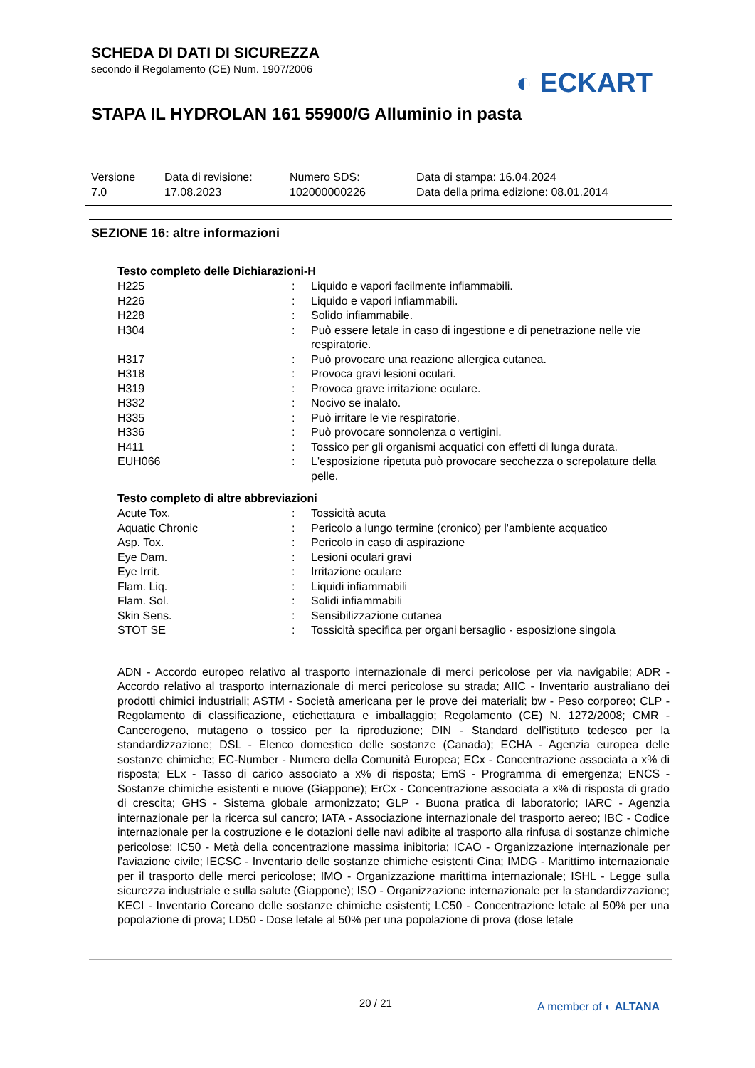SCHEDA DI DATI DI SICUREZZA
secondo il Regolamento (CE) Num. 1907/2006
STAPA IL HYDROLAN 161 55900/G Alluminio in pasta
◐ ECKART
| Versione 7.0 | Data di revisione: 17.08.2023 | Numero SDS: 102000000226 | Data di stampa: 16.04.2024 Data della prima edizione: 08.01.2014 |
SEZIONE 16: altre informazioni
Testo completo delle Dichiarazioni-H
| H225 | : | Liquido e vapori facilmente infiammabili. |
| H226 | : | Liquido e vapori infiammabili. |
| H228 | : | Solido infiammabile. |
| H304 | : | Può essere letale in caso di ingestione e di penetrazione nelle vie respiratorie. |
| H317 | : | Può provocare una reazione allergica cutanea. |
| H318 | : | Provoca gravi lesioni oculari. |
| H319 | : | Provoca grave irritazione oculare. |
| H332 | : | Nocivo se inalato. |
| H335 | : | Può irritare le vie respiratorie. |
| H336 | : | Può provocare sonnolenza o vertigini. |
| H411 | : | Tossico per gli organismi acquatici con effetti di lunga durata. |
| EUH066 | : | L'esposizione ripetuta può provocare secchezza o screpolature della pelle. |
Testo completo di altre abbreviazioni
| Acute Tox. | : | Tossicità acuta |
| Aquatic Chronic | : | Pericolo a lungo termine (cronico) per l'ambiente acquatico |
| Asp. Tox. | : | Pericolo in caso di aspirazione |
| Eye Dam. | : | Lesioni oculari gravi |
| Eye Irrit. | : | Irritazione oculare |
| Flam. Liq. | : | Liquidi infiammabili |
| Flam. Sol. | : | Solidi infiammabili |
| Skin Sens. | : | Sensibilizzazione cutanea |
| STOT SE | : | Tossicità specifica per organi bersaglio - esposizione singola |
ADN - Accordo europeo relativo al trasporto internazionale di merci pericolose per via navigabile; ADR - Accordo relativo al trasporto internazionale di merci pericolose su strada; AIIC - Inventario australiano dei prodotti chimici industriali; ASTM - Società americana per le prove dei materiali; bw - Peso corporeo; CLP - Regolamento di classificazione, etichettatura e imballaggio; Regolamento (CE) N. 1272/2008; CMR - Cancerogeno, mutageno o tossico per la riproduzione; DIN - Standard dell'istituto tedesco per la standardizzazione; DSL - Elenco domestico delle sostanze (Canada); ECHA - Agenzia europea delle sostanze chimiche; EC-Number - Numero della Comunità Europea; ECx - Concentrazione associata a x% di risposta; ELx - Tasso di carico associato a x% di risposta; EmS - Programma di emergenza; ENCS - Sostanze chimiche esistenti e nuove (Giappone); ErCx - Concentrazione associata a x% di risposta di grado di crescita; GHS - Sistema globale armonizzato; GLP - Buona pratica di laboratorio; IARC - Agenzia internazionale per la ricerca sul cancro; IATA - Associazione internazionale del trasporto aereo; IBC - Codice internazionale per la costruzione e le dotazioni delle navi adibite al trasporto alla rinfusa di sostanze chimiche pericolose; IC50 - Metà della concentrazione massima inibitoria; ICAO - Organizzazione internazionale per l’aviazione civile; IECSC - Inventario delle sostanze chimiche esistenti Cina; IMDG - Marittimo internazionale per il trasporto delle merci pericolose; IMO - Organizzazione marittima internazionale; ISHL - Legge sulla sicurezza industriale e sulla salute (Giappone); ISO - Organizzazione internazionale per la standardizzazione; KECI - Inventario Coreano delle sostanze chimiche esistenti; LC50 - Concentrazione letale al 50% per una popolazione di prova; LD50 - Dose letale al 50% per una popolazione di prova (dose letale
20 / 21 A member of ◐ ALTANA